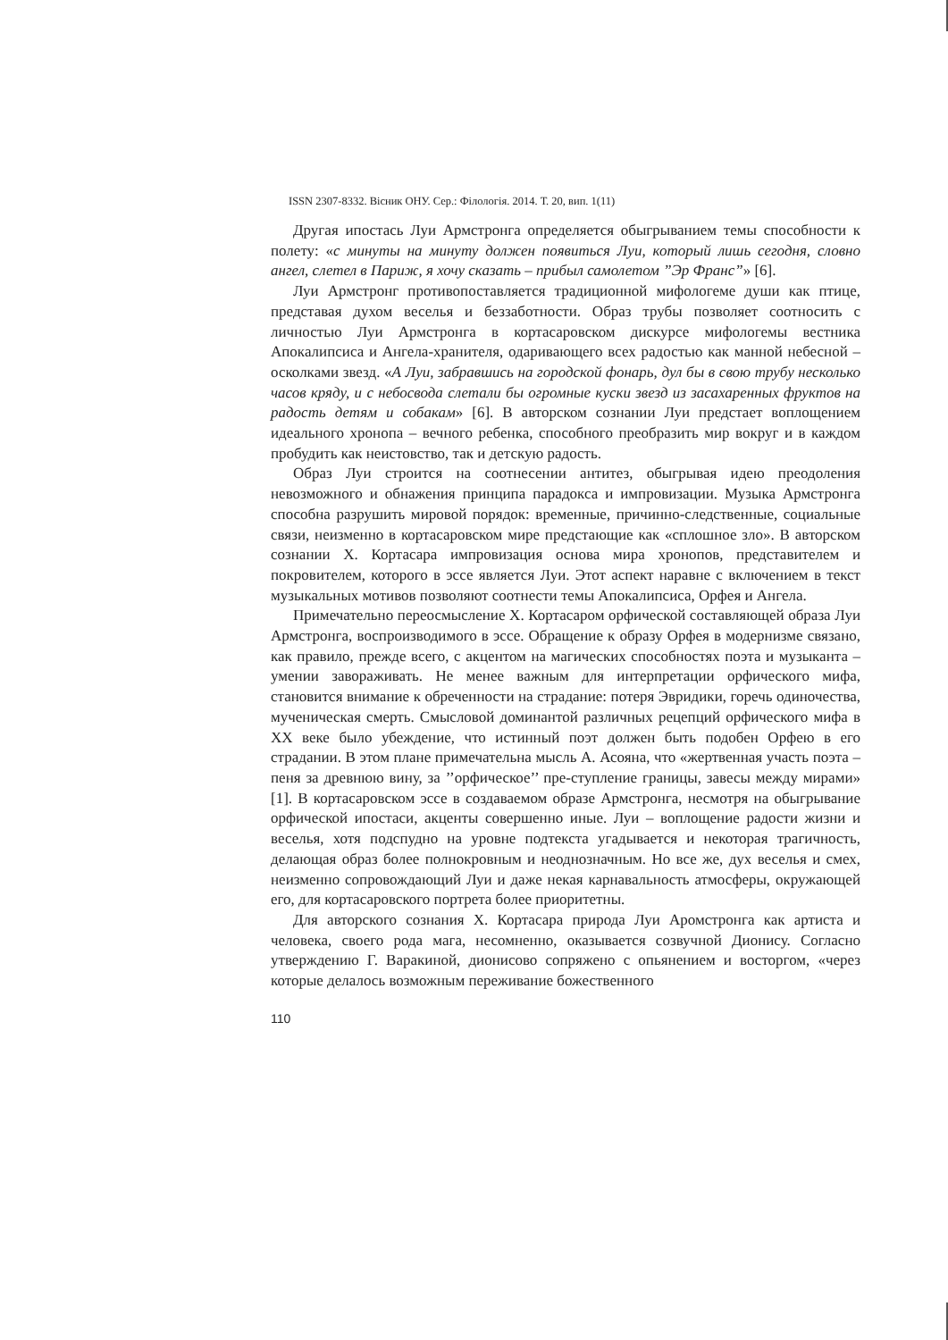ISSN 2307-8332. Вісник ОНУ. Сер.: Філологія. 2014. Т. 20, вип. 1(11)
Другая ипостась Луи Армстронга определяется обыгрыванием темы способности к полету: «с минуты на минуту должен появиться Луи, который лишь сегодня, словно ангел, слетел в Париж, я хочу сказать – прибыл самолетом ”Эр Франс”» [6].
Луи Армстронг противопоставляется традиционной мифологеме души как птице, представая духом веселья и беззаботности. Образ трубы позволяет соотносить с личностью Луи Армстронга в кортасаровском дискурсе мифологемы вестника Апокалипсиса и Ангела-хранителя, одаривающего всех радостью как манной небесной – осколками звезд. «А Луи, забравшись на городской фонарь, дул бы в свою трубу несколько часов кряду, и с небосвода слетали бы огромные куски звезд из засахаренных фруктов на радость детям и собакам» [6]. В авторском сознании Луи предстает воплощением идеального хронопа – вечного ребенка, способного преобразить мир вокруг и в каждом пробудить как неистовство, так и детскую радость.
Образ Луи строится на соотнесении антитез, обыгрывая идею преодоления невозможного и обнажения принципа парадокса и импровизации. Музыка Армстронга способна разрушить мировой порядок: временные, причинно-следственные, социальные связи, неизменно в кортасаровском мире предстающие как «сплошное зло». В авторском сознании Х. Кортасара импровизация основа мира хронопов, представителем и покровителем, которого в эссе является Луи. Этот аспект наравне с включением в текст музыкальных мотивов позволяют соотнести темы Апокалипсиса, Орфея и Ангела.
Примечательно переосмысление Х. Кортасаром орфической составляющей образа Луи Армстронга, воспроизводимого в эссе. Обращение к образу Орфея в модернизме связано, как правило, прежде всего, с акцентом на магических способностях поэта и музыканта – умении завораживать. Не менее важным для интерпретации орфического мифа, становится внимание к обреченности на страдание: потеря Эвридики, горечь одиночества, мученическая смерть. Смысловой доминантой различных рецепций орфического мифа в ХХ веке было убеждение, что истинный поэт должен быть подобен Орфею в его страдании. В этом плане примечательна мысль А. Асояна, что «жертвенная участь поэта – пеня за древнюю вину, за ’’орфическое’’ пре-ступление границы, завесы между мирами» [1]. В кортасаровском эссе в создаваемом образе Армстронга, несмотря на обыгрывание орфической ипостаси, акценты совершенно иные. Луи – воплощение радости жизни и веселья, хотя подспудно на уровне подтекста угадывается и некоторая трагичность, делающая образ более полнокровным и неоднозначным. Но все же, дух веселья и смех, неизменно сопровождающий Луи и даже некая карнавальность атмосферы, окружающей его, для кортасаровского портрета более приоритетны.
Для авторского сознания Х. Кортасара природа Луи Аромстронга как артиста и человека, своего рода мага, несомненно, оказывается созвучной Дионису. Согласно утверждению Г. Варакиной, дионисово сопряжено с опьянением и восторгом, «через которые делалось возможным переживание божественного
110